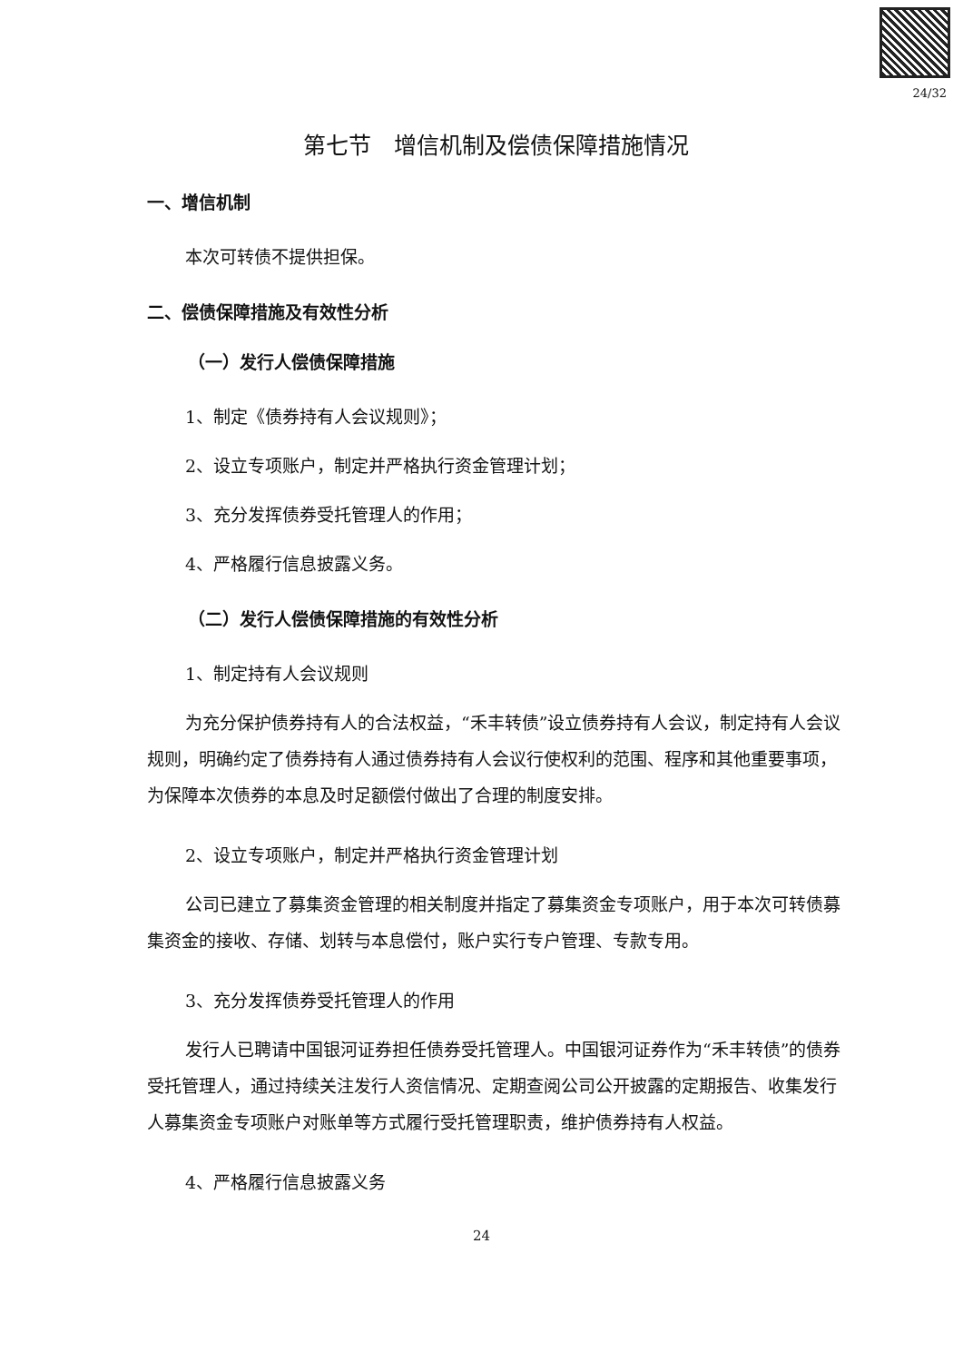24/32
第七节　增信机制及偿债保障措施情况
一、增信机制
本次可转债不提供担保。
二、偿债保障措施及有效性分析
（一）发行人偿债保障措施
1、制定《债券持有人会议规则》；
2、设立专项账户，制定并严格执行资金管理计划；
3、充分发挥债券受托管理人的作用；
4、严格履行信息披露义务。
（二）发行人偿债保障措施的有效性分析
1、制定持有人会议规则
为充分保护债券持有人的合法权益，“禾丰转债”设立债券持有人会议，制定持有人会议规则，明确约定了债券持有人通过债券持有人会议行使权利的范围、程序和其他重要事项，为保障本次债券的本息及时足额偿付做出了合理的制度安排。
2、设立专项账户，制定并严格执行资金管理计划
公司已建立了募集资金管理的相关制度并指定了募集资金专项账户，用于本次可转债募集资金的接收、存储、划转与本息偿付，账户实行专户管理、专款专用。
3、充分发挥债券受托管理人的作用
发行人已聘请中国银河证券担任债券受托管理人。中国银河证券作为“禾丰转债”的债券受托管理人，通过持续关注发行人资信情况、定期查阅公司公开披露的定期报告、收集发行人募集资金专项账户对账单等方式履行受托管理职责，维护债券持有人权益。
4、严格履行信息披露义务
24